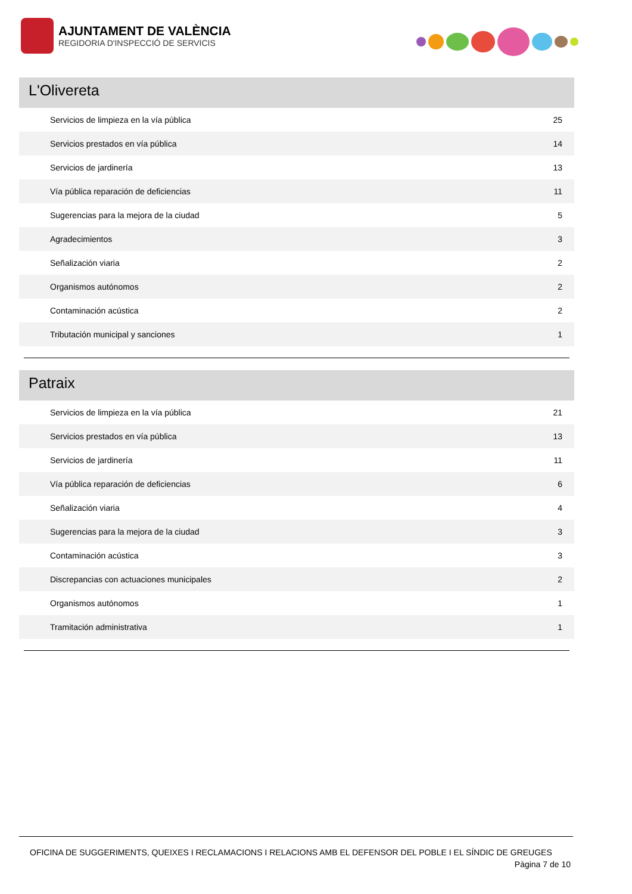AJUNTAMENT DE VALÈNCIA
REGIDORIA D'INSPECCIÓ DE SERVICIS
L'Olivereta
| Servicios de limpieza en la vía pública | 25 |
| Servicios prestados en vía pública | 14 |
| Servicios de jardinería | 13 |
| Vía pública reparación de deficiencias | 11 |
| Sugerencias para la mejora de la ciudad | 5 |
| Agradecimientos | 3 |
| Señalización viaria | 2 |
| Organismos autónomos | 2 |
| Contaminación acústica | 2 |
| Tributación municipal y sanciones | 1 |
Patraix
| Servicios de limpieza en la vía pública | 21 |
| Servicios prestados en vía pública | 13 |
| Servicios de jardinería | 11 |
| Vía pública reparación de deficiencias | 6 |
| Señalización viaria | 4 |
| Sugerencias para la mejora de la ciudad | 3 |
| Contaminación acústica | 3 |
| Discrepancias con actuaciones municipales | 2 |
| Organismos autónomos | 1 |
| Tramitación administrativa | 1 |
OFICINA DE SUGGERIMENTS, QUEIXES I RECLAMACIONS I RELACIONS AMB EL DEFENSOR DEL POBLE I EL SÍNDIC DE GREUGES
Pàgina 7 de 10